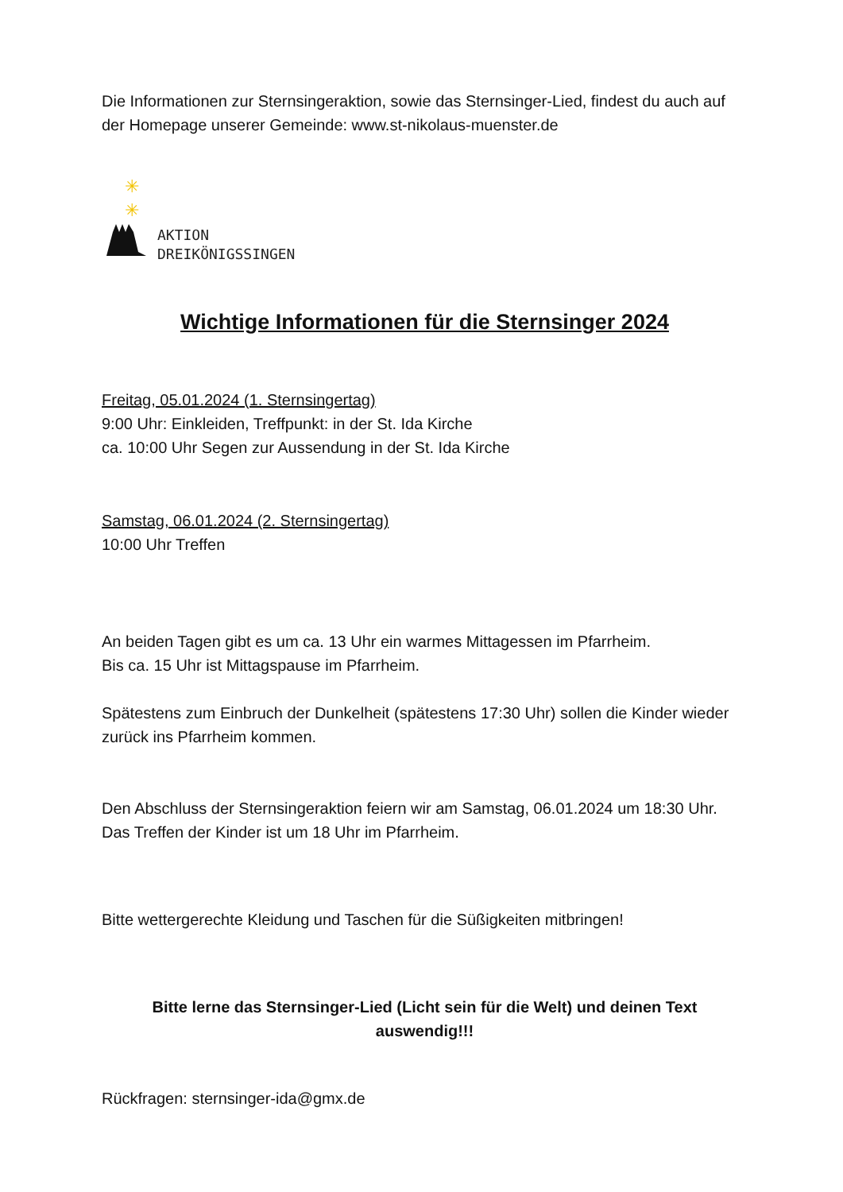Die Informationen zur Sternsingeraktion, sowie das Sternsinger-Lied, findest du auch auf der Homepage unserer Gemeinde: www.st-nikolaus-muenster.de
✳
✳
AKTION
DREIKÖNIGSSINGEN
Wichtige Informationen für die Sternsinger 2024
Freitag, 05.01.2024 (1. Sternsingertag)
9:00 Uhr: Einkleiden, Treffpunkt: in der St. Ida Kirche
ca. 10:00 Uhr Segen zur Aussendung in der St. Ida Kirche
Samstag, 06.01.2024 (2. Sternsingertag)
10:00 Uhr Treffen
An beiden Tagen gibt es um ca. 13 Uhr ein warmes Mittagessen im Pfarrheim.
Bis ca. 15 Uhr ist Mittagspause im Pfarrheim.
Spätestens zum Einbruch der Dunkelheit (spätestens 17:30 Uhr) sollen die Kinder wieder zurück ins Pfarrheim kommen.
Den Abschluss der Sternsingeraktion feiern wir am Samstag, 06.01.2024 um 18:30 Uhr. Das Treffen der Kinder ist um 18 Uhr im Pfarrheim.
Bitte wettergerechte Kleidung und Taschen für die Süßigkeiten mitbringen!
Bitte lerne das Sternsinger-Lied (Licht sein für die Welt) und deinen Text auswendig!!!
Rückfragen: sternsinger-ida@gmx.de